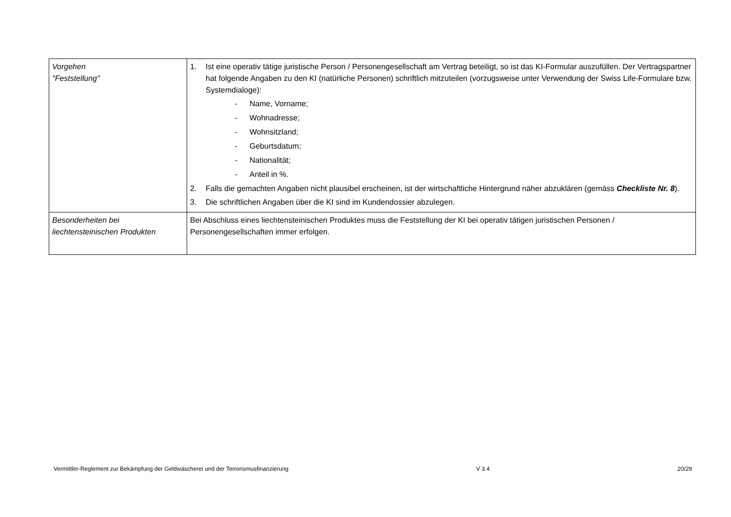| Vorgehen "Feststellung" | 1. Ist eine operativ tätige juristische Person / Personengesellschaft am Vertrag beteiligt, so ist das KI-Formular auszufüllen. Der Vertragspartner hat folgende Angaben zu den KI (natürliche Personen) schriftlich mitzuteilen (vorzugsweise unter Verwendung der Swiss Life-Formulare bzw. Systemdialoge): - Name, Vorname; - Wohnadresse; - Wohnsitzland; - Geburtsdatum; - Nationalität; - Anteil in %. 2. Falls die gemachten Angaben nicht plausibel erscheinen, ist der wirtschaftliche Hintergrund näher abzuklären (gemäss Checkliste Nr. 8 ). 3. Die schriftlichen Angaben über die KI sind im Kundendossier abzulegen. |
| Besonderheiten bei liechtensteinischen Produkten | Bei Abschluss eines liechtensteinischen Produktes muss die Feststellung der KI bei operativ tätigen juristischen Personen / Personengesellschaften immer erfolgen. |
Vermittler-Reglement zur Bekämpfung der Geldwäscherei und der Terrorismusfinanzierung V 3.4 20/29